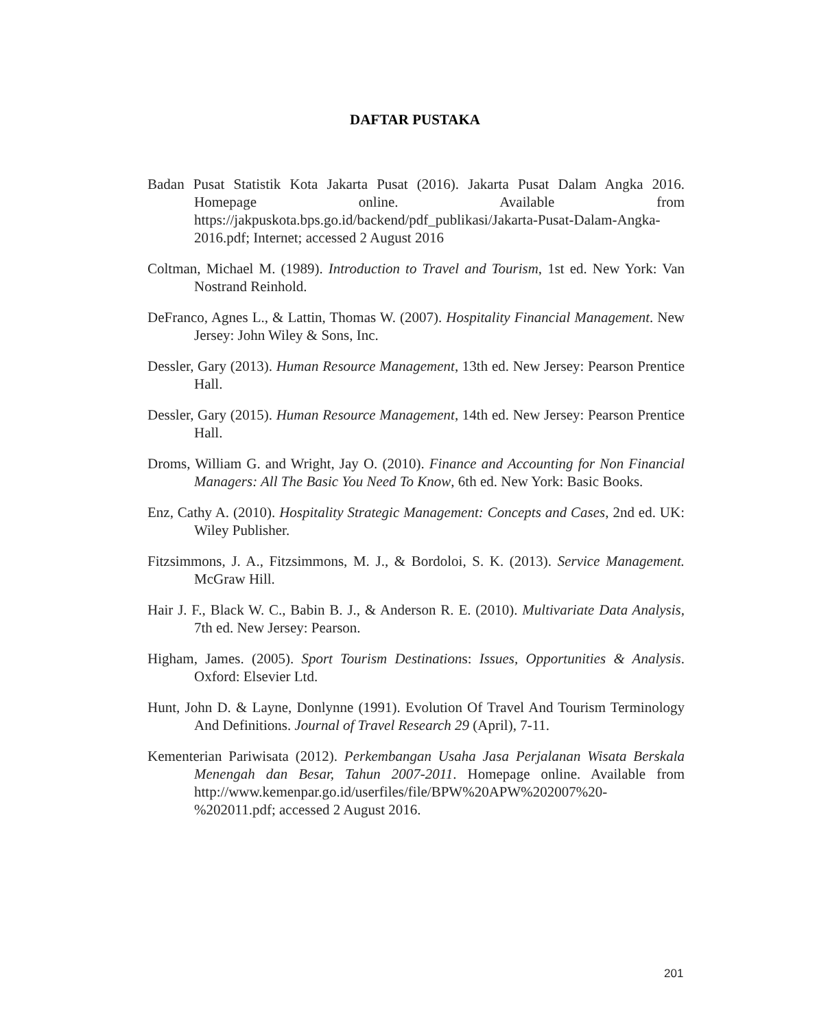DAFTAR PUSTAKA
Badan Pusat Statistik Kota Jakarta Pusat (2016). Jakarta Pusat Dalam Angka 2016. Homepage online. Available from https://jakpuskota.bps.go.id/backend/pdf_publikasi/Jakarta-Pusat-Dalam-Angka-2016.pdf; Internet; accessed 2 August 2016
Coltman, Michael M. (1989). Introduction to Travel and Tourism, 1st ed. New York: Van Nostrand Reinhold.
DeFranco, Agnes L., & Lattin, Thomas W. (2007). Hospitality Financial Management. New Jersey: John Wiley & Sons, Inc.
Dessler, Gary (2013). Human Resource Management, 13th ed. New Jersey: Pearson Prentice Hall.
Dessler, Gary (2015). Human Resource Management, 14th ed. New Jersey: Pearson Prentice Hall.
Droms, William G. and Wright, Jay O. (2010). Finance and Accounting for Non Financial Managers: All The Basic You Need To Know, 6th ed. New York: Basic Books.
Enz, Cathy A. (2010). Hospitality Strategic Management: Concepts and Cases, 2nd ed. UK: Wiley Publisher.
Fitzsimmons, J. A., Fitzsimmons, M. J., & Bordoloi, S. K. (2013). Service Management. McGraw Hill.
Hair J. F., Black W. C., Babin B. J., & Anderson R. E. (2010). Multivariate Data Analysis, 7th ed. New Jersey: Pearson.
Higham, James. (2005). Sport Tourism Destinations: Issues, Opportunities & Analysis. Oxford: Elsevier Ltd.
Hunt, John D. & Layne, Donlynne (1991). Evolution Of Travel And Tourism Terminology And Definitions. Journal of Travel Research 29 (April), 7-11.
Kementerian Pariwisata (2012). Perkembangan Usaha Jasa Perjalanan Wisata Berskala Menengah dan Besar, Tahun 2007-2011. Homepage online. Available from http://www.kemenpar.go.id/userfiles/file/BPW%20APW%202007%20-%202011.pdf; accessed 2 August 2016.
201